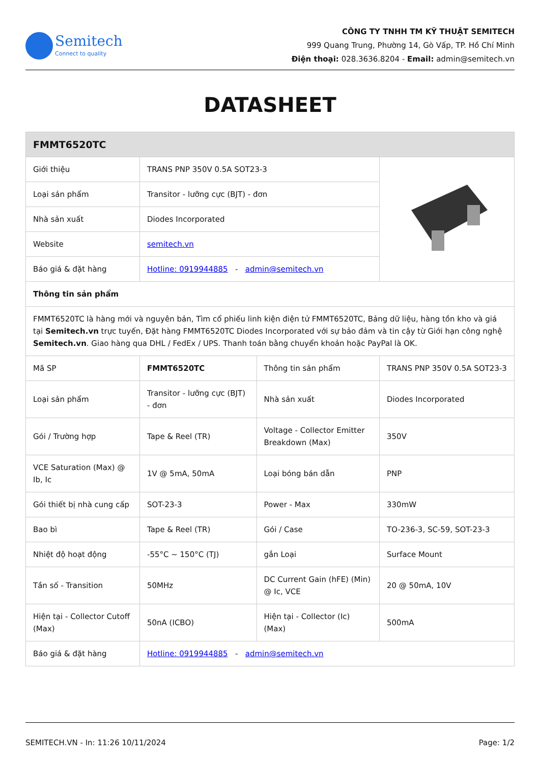Semitech
Connect to quality
CÔNG TY TNHH TM KỸ THUẬT SEMITECH
999 Quang Trung, Phường 14, Gò Vấp, TP. Hồ Chí Minh
Điện thoại: 028.3636.8204 - Email: admin@semitech.vn
DATASHEET
| FMMT6520TC | | | |
| Giới thiệu | TRANS PNP 350V 0.5A SOT23-3 | | |
| Loại sản phẩm | Transitor - lưỡng cực (BJT) - đơn | | |
| Nhà sản xuất | Diodes Incorporated | | |
| Website | semitech.vn | | |
| Báo giá & đặt hàng | Hotline: 0919944885 - admin@semitech.vn | | |
| Thông tin sản phẩm | | | |
| FMMT6520TC là hàng mới và nguyên bản, Tìm cổ phiếu linh kiện điện tử FMMT6520TC, Bảng dữ liệu, hàng tồn kho và giá tại Semitech.vn trực tuyến, Đặt hàng FMMT6520TC Diodes Incorporated với sự bảo đảm và tin cậy từ Giới hạn công nghệ Semitech.vn . Giao hàng qua DHL / FedEx / UPS. Thanh toán bằng chuyển khoản hoặc PayPal là OK. | | | |
| Mã SP | FMMT6520TC | Thông tin sản phẩm | TRANS PNP 350V 0.5A SOT23-3 |
| Loại sản phẩm | Transitor - lưỡng cực (BJT) - đơn | Nhà sản xuất | Diodes Incorporated |
| Gói / Trường hợp | Tape & Reel (TR) | Voltage - Collector Emitter Breakdown (Max) | 350V |
| VCE Saturation (Max) @ Ib, Ic | 1V @ 5mA, 50mA | Loại bóng bán dẫn | PNP |
| Gói thiết bị nhà cung cấp | SOT-23-3 | Power - Max | 330mW |
| Bao bì | Tape & Reel (TR) | Gói / Case | TO-236-3, SC-59, SOT-23-3 |
| Nhiệt độ hoạt động | -55°C ~ 150°C (TJ) | gắn Loại | Surface Mount |
| Tần số - Transition | 50MHz | DC Current Gain (hFE) (Min) @ Ic, VCE | 20 @ 50mA, 10V |
| Hiện tại - Collector Cutoff (Max) | 50nA (ICBO) | Hiện tại - Collector (Ic) (Max) | 500mA |
| Báo giá & đặt hàng | Hotline: 0919944885 - admin@semitech.vn | | |
SEMITECH.VN - In: 11:26 10/11/2024 Page: 1/2